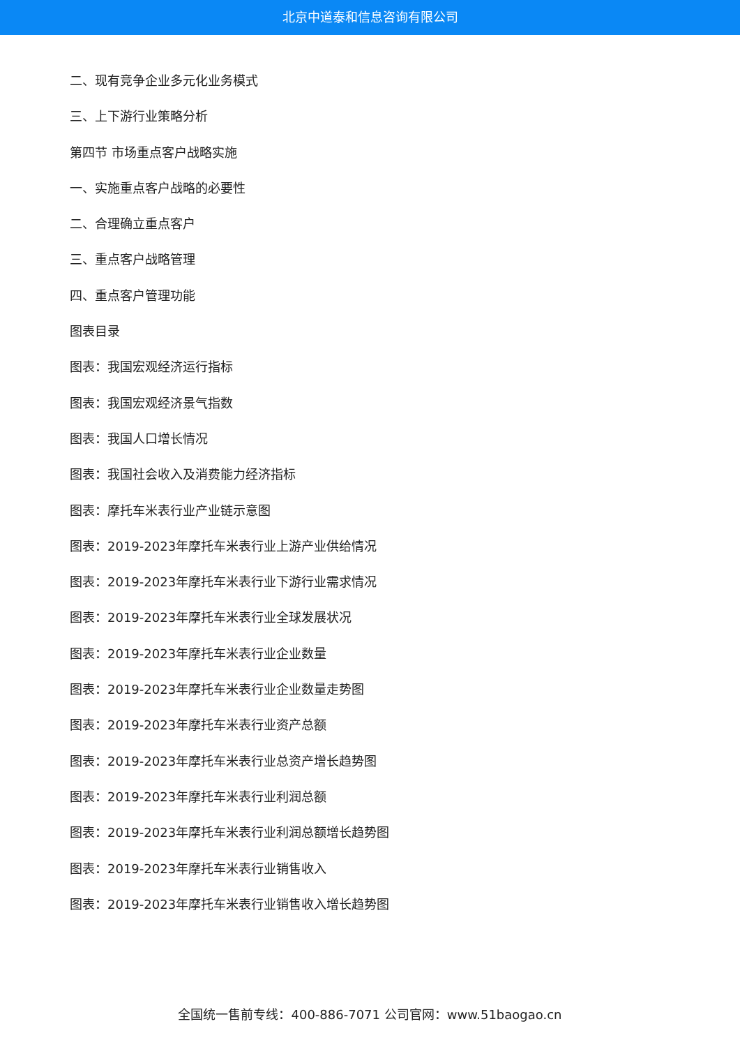北京中道泰和信息咨询有限公司
二、现有竞争企业多元化业务模式
三、上下游行业策略分析
第四节 市场重点客户战略实施
一、实施重点客户战略的必要性
二、合理确立重点客户
三、重点客户战略管理
四、重点客户管理功能
图表目录
图表：我国宏观经济运行指标
图表：我国宏观经济景气指数
图表：我国人口增长情况
图表：我国社会收入及消费能力经济指标
图表：摩托车米表行业产业链示意图
图表：2019-2023年摩托车米表行业上游产业供给情况
图表：2019-2023年摩托车米表行业下游行业需求情况
图表：2019-2023年摩托车米表行业全球发展状况
图表：2019-2023年摩托车米表行业企业数量
图表：2019-2023年摩托车米表行业企业数量走势图
图表：2019-2023年摩托车米表行业资产总额
图表：2019-2023年摩托车米表行业总资产增长趋势图
图表：2019-2023年摩托车米表行业利润总额
图表：2019-2023年摩托车米表行业利润总额增长趋势图
图表：2019-2023年摩托车米表行业销售收入
图表：2019-2023年摩托车米表行业销售收入增长趋势图
全国统一售前专线：400-886-7071 公司官网：www.51baogao.cn